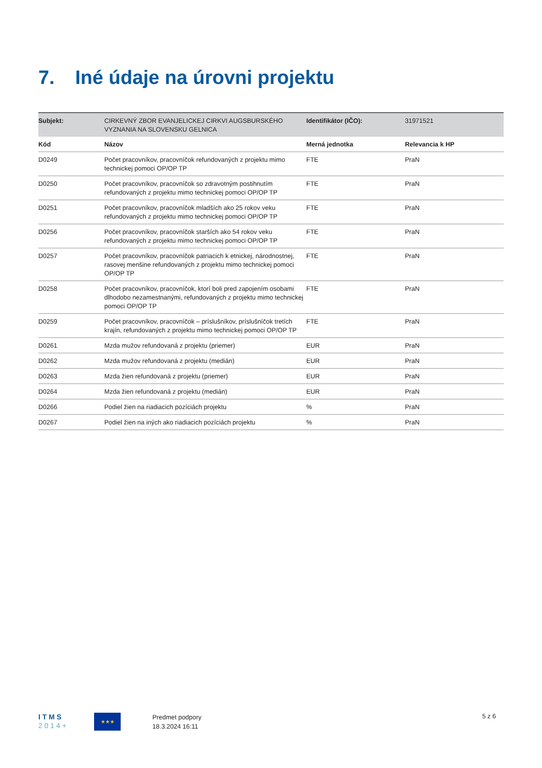7. Iné údaje na úrovni projektu
| Subjekt: | CIRKEVNÝ ZBOR EVANJELICKEJ CIRKVI AUGSBURSKÉHO VYZNANIA NA SLOVENSKU GELNICA | Identifikátor (IČO): | 31971521 |
| Kód | Názov | Merná jednotka | Relevancia k HP |
| D0249 | Počet pracovníkov, pracovníčok refundovaných z projektu mimo technickej pomoci OP/OP TP | FTE | PraN |
| D0250 | Počet pracovníkov, pracovníčok so zdravotným postihnutím refundovaných z projektu mimo technickej pomoci OP/OP TP | FTE | PraN |
| D0251 | Počet pracovníkov, pracovníčok mladších ako 25 rokov veku refundovaných z projektu mimo technickej pomoci OP/OP TP | FTE | PraN |
| D0256 | Počet pracovníkov, pracovníčok starších ako 54 rokov veku refundovaných z projektu mimo technickej pomoci OP/OP TP | FTE | PraN |
| D0257 | Počet pracovníkov, pracovníčok patriacich k etnickej, národnostnej, rasovej menšine refundovaných z projektu mimo technickej pomoci OP/OP TP | FTE | PraN |
| D0258 | Počet pracovníkov, pracovníčok, ktorí boli pred zapojením osobami dlhodobo nezamestnanými, refundovaných z projektu mimo technickej pomoci OP/OP TP | FTE | PraN |
| D0259 | Počet pracovníkov, pracovníčok – príslušníkov, príslušníčok tretích krajín, refundovaných z projektu mimo technickej pomoci OP/OP TP | FTE | PraN |
| D0261 | Mzda mužov refundovaná z projektu (priemer) | EUR | PraN |
| D0262 | Mzda mužov refundovaná z projektu (medián) | EUR | PraN |
| D0263 | Mzda žien refundovaná z projektu (priemer) | EUR | PraN |
| D0264 | Mzda žien refundovaná z projektu (medián) | EUR | PraN |
| D0266 | Podiel žien na riadiacich pozíciách projektu | % | PraN |
| D0267 | Podiel žien na iných ako riadiacich pozíciách projektu | % | PraN |
I T M S
2 0 1 4 +
★★★
Predmet podpory
18.3.2024 16:11
5 z 6